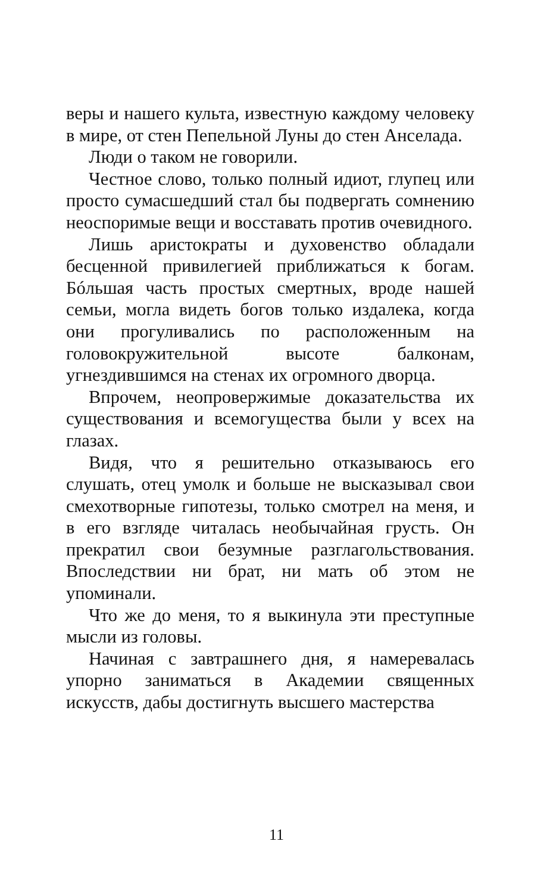веры и нашего культа, известную каждому человеку в мире, от стен Пепельной Луны до стен Анселада.
Люди о таком не говорили.
Честное слово, только полный идиот, глупец или просто сумасшедший стал бы подвергать сомнению неоспоримые вещи и восставать против очевидного.
Лишь аристократы и духовенство обладали бесценной привилегией приближаться к богам. Бóльшая часть простых смертных, вроде нашей семьи, могла видеть богов только издалека, когда они прогуливались по расположенным на головокружительной высоте балконам, угнездившимся на стенах их огромного дворца.
Впрочем, неопровержимые доказательства их существования и всемогущества были у всех на глазах.
Видя, что я решительно отказываюсь его слушать, отец умолк и больше не высказывал свои смехотворные гипотезы, только смотрел на меня, и в его взгляде читалась необычайная грусть. Он прекратил свои безумные разглагольствования. Впоследствии ни брат, ни мать об этом не упоминали.
Что же до меня, то я выкинула эти преступные мысли из головы.
Начиная с завтрашнего дня, я намеревалась упорно заниматься в Академии священных искусств, дабы достигнуть высшего мастерства
11